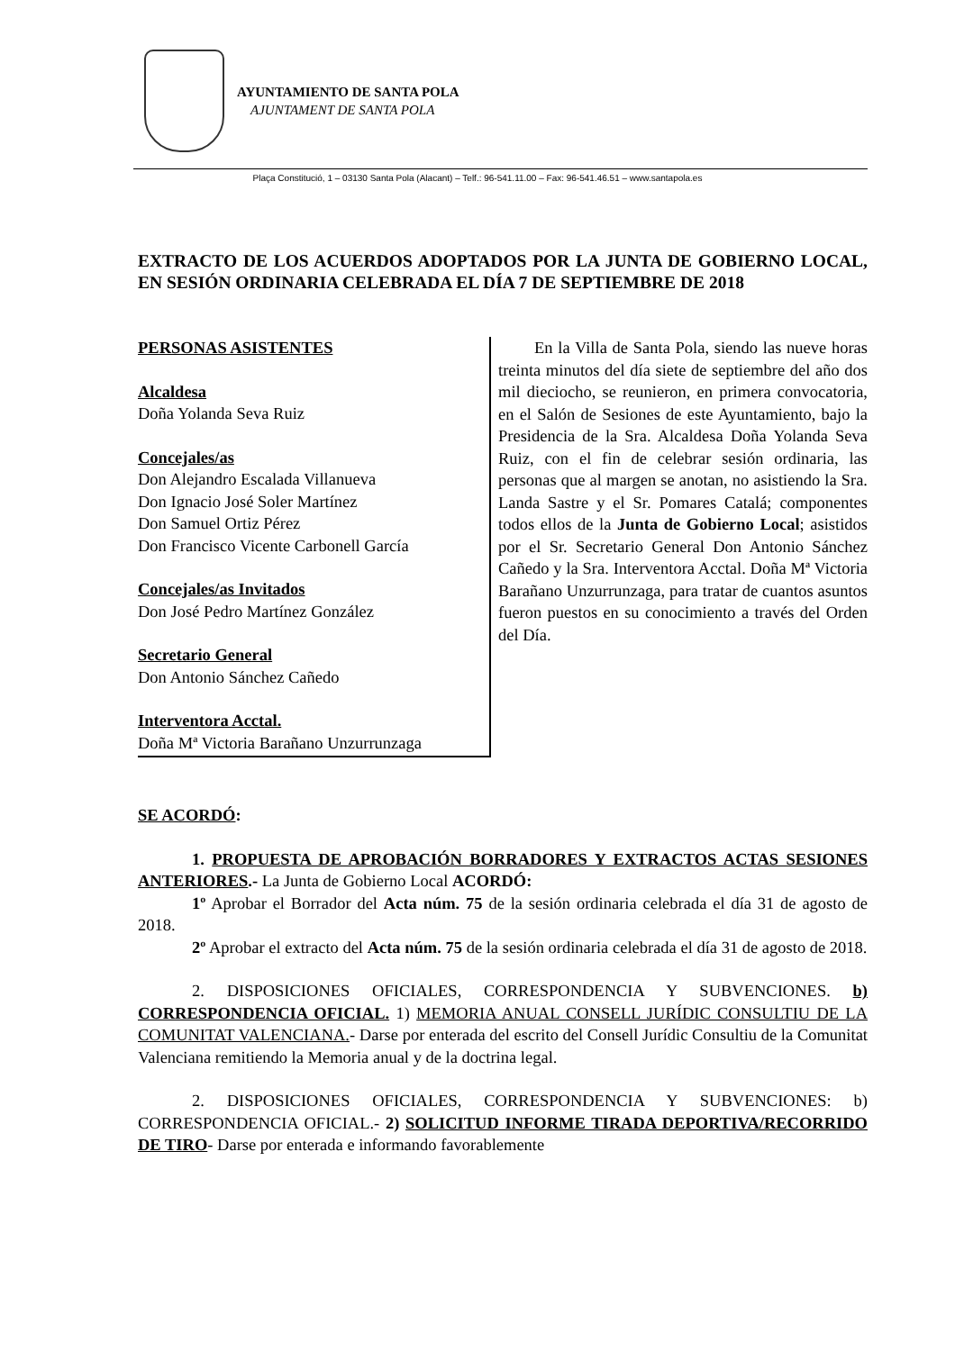AYUNTAMIENTO DE SANTA POLA
AJUNTAMENT DE SANTA POLA
Plaça Constitució, 1 – 03130 Santa Pola (Alacant) – Telf.: 96-541.11.00 – Fax: 96-541.46.51 – www.santapola.es
EXTRACTO DE LOS ACUERDOS ADOPTADOS POR LA JUNTA DE GOBIERNO LOCAL, EN SESIÓN ORDINARIA CELEBRADA EL DÍA 7 DE SEPTIEMBRE DE 2018
PERSONAS ASISTENTES
Alcaldesa
Doña Yolanda Seva Ruiz
Concejales/as
Don Alejandro Escalada Villanueva
Don Ignacio José Soler Martínez
Don Samuel Ortiz Pérez
Don Francisco Vicente Carbonell García
Concejales/as Invitados
Don José Pedro Martínez González
Secretario General
Don Antonio Sánchez Cañedo
Interventora Acctal.
Doña Mª Victoria Barañano Unzurrunzaga
En la Villa de Santa Pola, siendo las nueve horas treinta minutos del día siete de septiembre del año dos mil dieciocho, se reunieron, en primera convocatoria, en el Salón de Sesiones de este Ayuntamiento, bajo la Presidencia de la Sra. Alcaldesa Doña Yolanda Seva Ruiz, con el fin de celebrar sesión ordinaria, las personas que al margen se anotan, no asistiendo la Sra. Landa Sastre y el Sr. Pomares Catalá; componentes todos ellos de la Junta de Gobierno Local; asistidos por el Sr. Secretario General Don Antonio Sánchez Cañedo y la Sra. Interventora Acctal. Doña Mª Victoria Barañano Unzurrunzaga, para tratar de cuantos asuntos fueron puestos en su conocimiento a través del Orden del Día.
SE ACORDÓ:
1. PROPUESTA DE APROBACIÓN BORRADORES Y EXTRACTOS ACTAS SESIONES ANTERIORES.- La Junta de Gobierno Local ACORDÓ:
1º Aprobar el Borrador del Acta núm. 75 de la sesión ordinaria celebrada el día 31 de agosto de 2018.
2º Aprobar el extracto del Acta núm. 75 de la sesión ordinaria celebrada el día 31 de agosto de 2018.
2. DISPOSICIONES OFICIALES, CORRESPONDENCIA Y SUBVENCIONES. b) CORRESPONDENCIA OFICIAL. 1) MEMORIA ANUAL CONSELL JURÍDIC CONSULTIU DE LA COMUNITAT VALENCIANA.- Darse por enterada del escrito del Consell Jurídic Consultiu de la Comunitat Valenciana remitiendo la Memoria anual y de la doctrina legal.
2. DISPOSICIONES OFICIALES, CORRESPONDENCIA Y SUBVENCIONES: b) CORRESPONDENCIA OFICIAL.- 2) SOLICITUD INFORME TIRADA DEPORTIVA/RECORRIDO DE TIRO- Darse por enterada e informando favorablemente